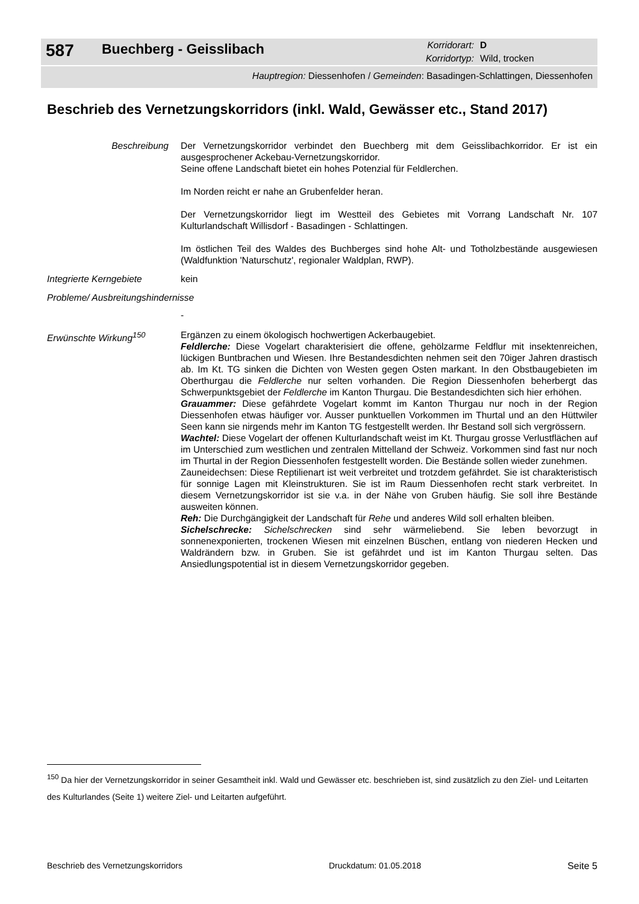587
Buechberg - Geisslibach
Korridorart:
D
Korridortyp:
Wild, trocken
Hauptregion: Diessenhofen / Gemeinden: Basadingen-Schlattingen, Diessenhofen
Beschrieb des Vernetzungskorridors (inkl. Wald, Gewässer etc., Stand 2017)
Beschreibung Der Vernetzungskorridor verbindet den Buechberg mit dem Geisslibachkorridor. Er ist ein ausgesprochener Ackebau-Vernetzungskorridor.
Seine offene Landschaft bietet ein hohes Potenzial für Feldlerchen.
Im Norden reicht er nahe an Grubenfelder heran.
Der Vernetzungskorridor liegt im Westteil des Gebietes mit Vorrang Landschaft Nr. 107 Kulturlandschaft Willisdorf - Basadingen - Schlattingen.
Im östlichen Teil des Waldes des Buchberges sind hohe Alt- und Totholzbestände ausgewiesen (Waldfunktion 'Naturschutz', regionaler Waldplan, RWP).
Integrierte Kerngebiete
kein
Probleme/ Ausbreitungshindernisse
-
Erwünschte Wirkung<sup>150</sup> Ergänzen zu einem ökologisch hochwertigen Ackerbaugebiet.
Feldlerche: Diese Vogelart charakterisiert die offene, gehölzarme Feldflur mit insektenreichen, lückigen Buntbrachen und Wiesen. Ihre Bestandesdichten nehmen seit den 70iger Jahren drastisch ab. Im Kt. TG sinken die Dichten von Westen gegen Osten markant. In den Obstbaugebieten im Oberthurgau die Feldlerche nur selten vorhanden. Die Region Diessenhofen beherbergt das Schwerpunktsgebiet der Feldlerche im Kanton Thurgau. Die Bestandesdichten sich hier erhöhen.
Grauammer: Diese gefährdete Vogelart kommt im Kanton Thurgau nur noch in der Region Diessenhofen etwas häufiger vor. Ausser punktuellen Vorkommen im Thurtal und an den Hüttwiler Seen kann sie nirgends mehr im Kanton TG festgestellt werden. Ihr Bestand soll sich vergrössern.
Wachtel: Diese Vogelart der offenen Kulturlandschaft weist im Kt. Thurgau grosse Verlustflächen auf im Unterschied zum westlichen und zentralen Mittelland der Schweiz. Vorkommen sind fast nur noch im Thurtal in der Region Diessenhofen festgestellt worden. Die Bestände sollen wieder zunehmen.
Zauneidechsen: Diese Reptilienart ist weit verbreitet und trotzdem gefährdet. Sie ist charakteristisch für sonnige Lagen mit Kleinstrukturen. Sie ist im Raum Diessenhofen recht stark verbreitet. In diesem Vernetzungskorridor ist sie v.a. in der Nähe von Gruben häufig. Sie soll ihre Bestände ausweiten können.
Reh: Die Durchgängigkeit der Landschaft für Rehe und anderes Wild soll erhalten bleiben.
Sichelschrecke: Sichelschrecken sind sehr wärmeliebend. Sie leben bevorzugt in sonnenexponierten, trockenen Wiesen mit einzelnen Büschen, entlang von niederen Hecken und Waldrändern bzw. in Gruben. Sie ist gefährdet und ist im Kanton Thurgau selten. Das Ansiedlungspotential ist in diesem Vernetzungskorridor gegeben.
<sup>150</sup> Da hier der Vernetzungskorridor in seiner Gesamtheit inkl. Wald und Gewässer etc. beschrieben ist, sind zusätzlich zu den Ziel- und Leitarten des Kulturlandes (Seite 1) weitere Ziel- und Leitarten aufgeführt.
Beschrieb des Vernetzungskorridors Druckdatum: 01.05.2018 Seite 5